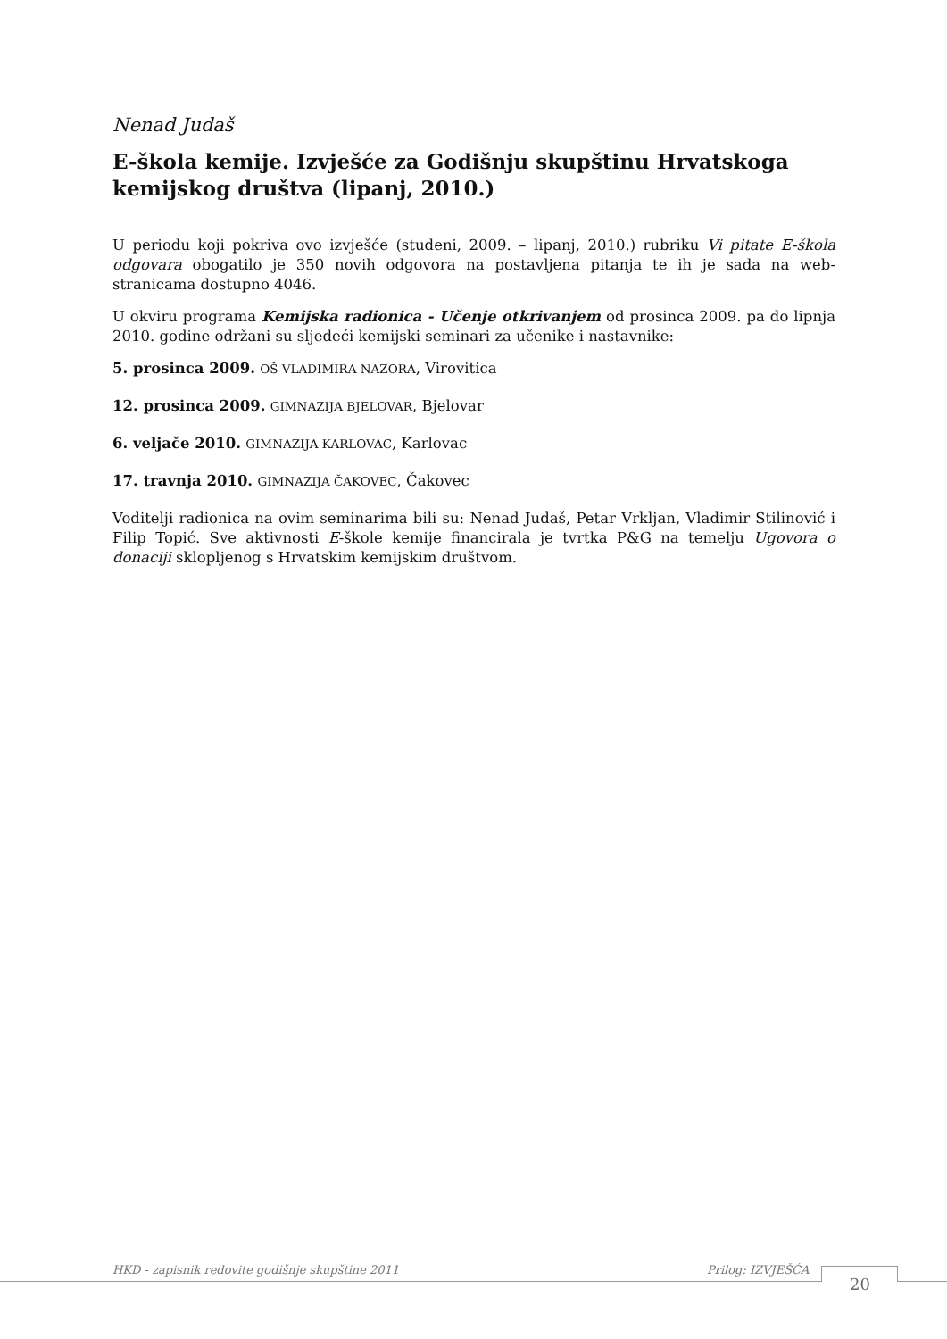Nenad Judaš
E-škola kemije. Izvješće za Godišnju skupštinu Hrvatskoga kemijskog društva (lipanj, 2010.)
U periodu koji pokriva ovo izvješće (studeni, 2009. – lipanj, 2010.) rubriku Vi pitate E-škola odgovara obogatilo je 350 novih odgovora na postavljena pitanja te ih je sada na web-stranicama dostupno 4046.
U okviru programa Kemijska radionica - Učenje otkrivanjem od prosinca 2009. pa do lipnja 2010. godine održani su sljedeći kemijski seminari za učenike i nastavnike:
5. prosinca 2009. OŠ VLADIMIRA NAZORA, Virovitica
12. prosinca 2009. GIMNAZIJA BJELOVAR, Bjelovar
6. veljače 2010. GIMNAZIJA KARLOVAC, Karlovac
17. travnja 2010. GIMNAZIJA ČAKOVEC, Čakovec
Voditelji radionica na ovim seminarima bili su: Nenad Judaš, Petar Vrkljan, Vladimir Stilinović i Filip Topić. Sve aktivnosti E-škole kemije financirala je tvrtka P&G na temelju Ugovora o donaciji sklopljenog s Hrvatskim kemijskim društvom.
HKD - zapisnik redovite godišnje skupštine 2011 Prilog: IZVJEŠĆA
20